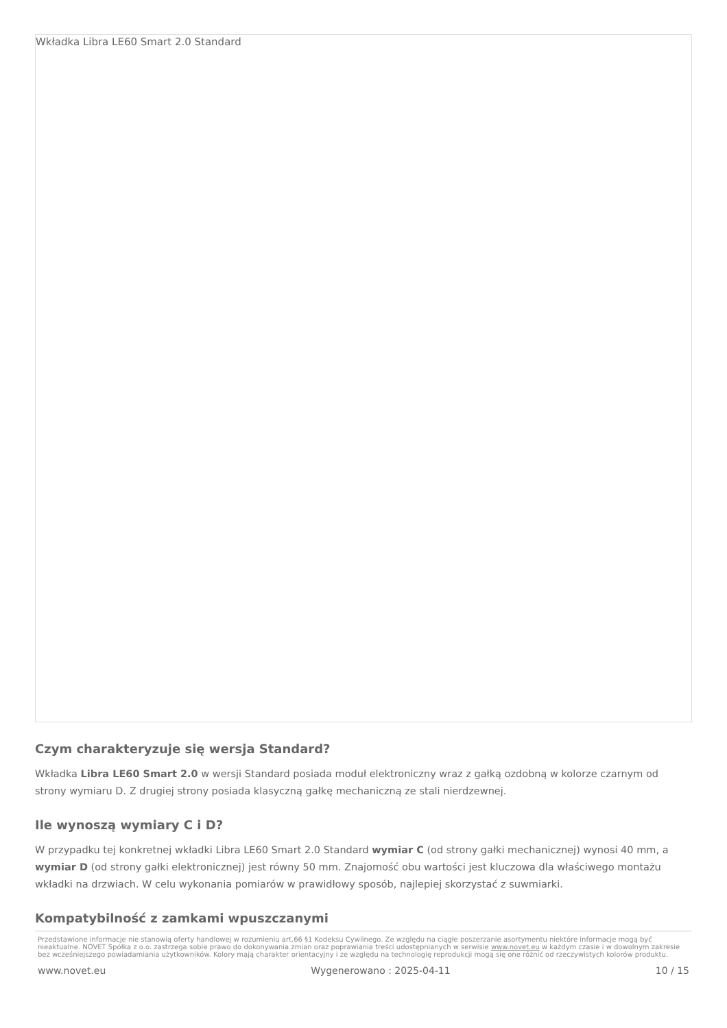Wkładka Libra LE60 Smart 2.0 Standard
Czym charakteryzuje się wersja Standard?
Wkładka Libra LE60 Smart 2.0 w wersji Standard posiada moduł elektroniczny wraz z gałką ozdobną w kolorze czarnym od strony wymiaru D. Z drugiej strony posiada klasyczną gałkę mechaniczną ze stali nierdzewnej.
Ile wynoszą wymiary C i D?
W przypadku tej konkretnej wkładki Libra LE60 Smart 2.0 Standard wymiar C (od strony gałki mechanicznej) wynosi 40 mm, a wymiar D (od strony gałki elektronicznej) jest równy 50 mm. Znajomość obu wartości jest kluczowa dla właściwego montażu wkładki na drzwiach. W celu wykonania pomiarów w prawidłowy sposób, najlepiej skorzystać z suwmiarki.
Kompatybilność z zamkami wpuszczanymi
Przedstawione informacje nie stanowią oferty handlowej w rozumieniu art.66 §1 Kodeksu Cywilnego. Ze względu na ciągłe poszerzanie asortymentu niektóre informacje mogą być nieaktualne. NOVET Spółka z o.o. zastrzega sobie prawo do dokonywania zmian oraz poprawiania treści udostępnianych w serwisie www.novet.eu w każdym czasie i w dowolnym zakresie bez wcześniejszego powiadamiania użytkowników. Kolory mają charakter orientacyjny i ze względu na technologię reprodukcji mogą się one różnić od rzeczywistych kolorów produktu.
www.novet.eu Wygenerowano : 2025-04-11 10 / 15